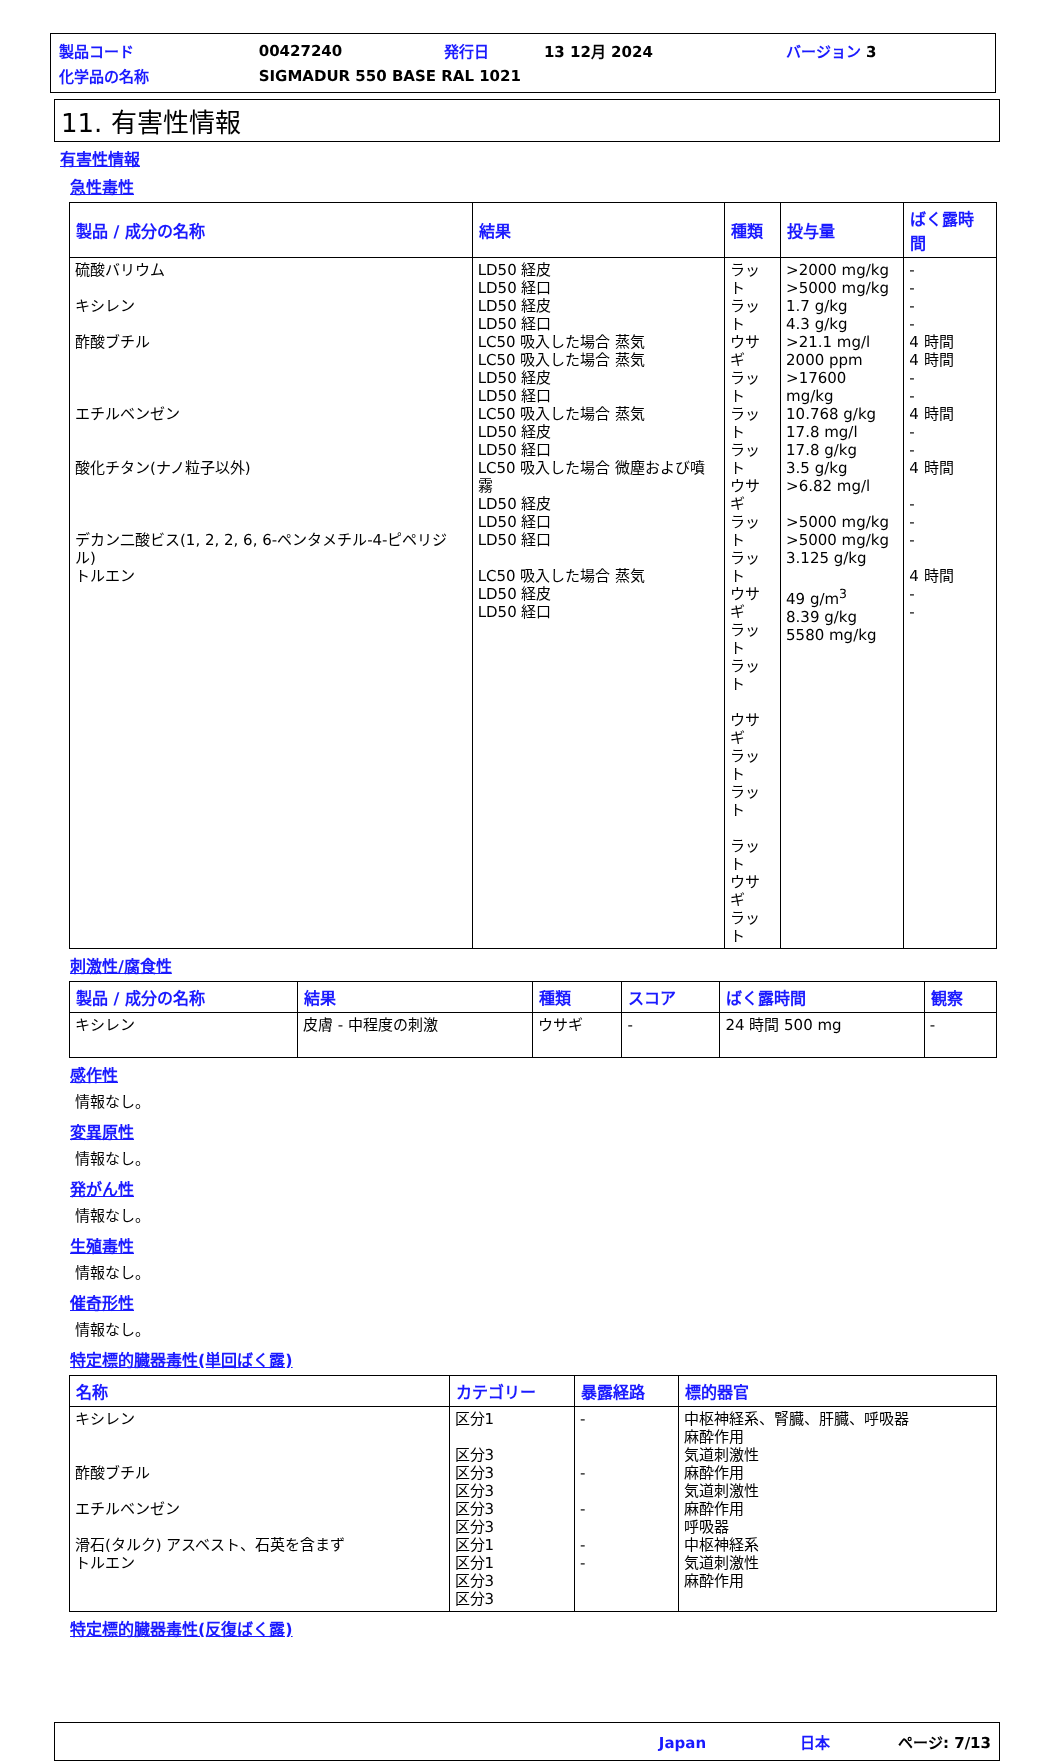| 製品コード | 00427240 | 発行日 | 13 12月 2024 | バージョン 3 |
| 化学品の名称 | SIGMADUR 550 BASE RAL 1021 | | | |
11. 有害性情報
有害性情報
急性毒性
| 製品 / 成分の名称 | 結果 | 種類 | 投与量 | ばく露時間 |
| --- | --- | --- | --- | --- |
| 硫酸バリウム キシレン 酢酸ブチル エチルベンゼン 酸化チタン(ナノ粒子以外) デカン二酸ビス(1, 2, 2, 6, 6-ペンタメチル-4-ピペリジル) トルエン | LD50 経皮 LD50 経口 LD50 経皮 LD50 経口 LC50 吸入した場合 蒸気 LC50 吸入した場合 蒸気 LD50 経皮 LD50 経口 LC50 吸入した場合 蒸気 LD50 経皮 LD50 経口 LC50 吸入した場合 微塵および噴霧 LD50 経皮 LD50 経口 LD50 経口 LC50 吸入した場合 蒸気 LD50 経皮 LD50 経口 | ラット ラット ウサギ ラット ラット ラット ウサギ ラット ラット ウサギ ラット ラット ウサギ ラット ラット ラット ウサギ ラット | >2000 mg/kg >5000 mg/kg 1.7 g/kg 4.3 g/kg >21.1 mg/l 2000 ppm >17600 mg/kg 10.768 g/kg 17.8 mg/l 17.8 g/kg 3.5 g/kg >6.82 mg/l >5000 mg/kg >5000 mg/kg 3.125 g/kg 49 g/m<sup>3</sup> 8.39 g/kg 5580 mg/kg | - - - - 4 時間 4 時間 - - 4 時間 - - 4 時間 - - - 4 時間 - - |
刺激性/腐食性
| 製品 / 成分の名称 | 結果 | 種類 | スコア | ばく露時間 | 観察 |
| --- | --- | --- | --- | --- | --- |
| キシレン | 皮膚 - 中程度の刺激 | ウサギ | - | 24 時間 500 mg | - |
感作性
情報なし。
変異原性
情報なし。
発がん性
情報なし。
生殖毒性
情報なし。
催奇形性
情報なし。
特定標的臓器毒性(単回ばく露)
| 名称 | カテゴリー | 暴露経路 | 標的器官 |
| --- | --- | --- | --- |
| キシレン 酢酸ブチル エチルベンゼン 滑石(タルク) アスベスト、石英を含まず トルエン | 区分1 区分3 区分3 区分3 区分3 区分3 区分1 区分1 区分3 区分3 | - - - - - | 中枢神経系、腎臓、肝臓、呼吸器 麻酔作用 気道刺激性 麻酔作用 気道刺激性 麻酔作用 呼吸器 中枢神経系 気道刺激性 麻酔作用 |
特定標的臓器毒性(反復ばく露)
Japan 日本 ページ: 7/13